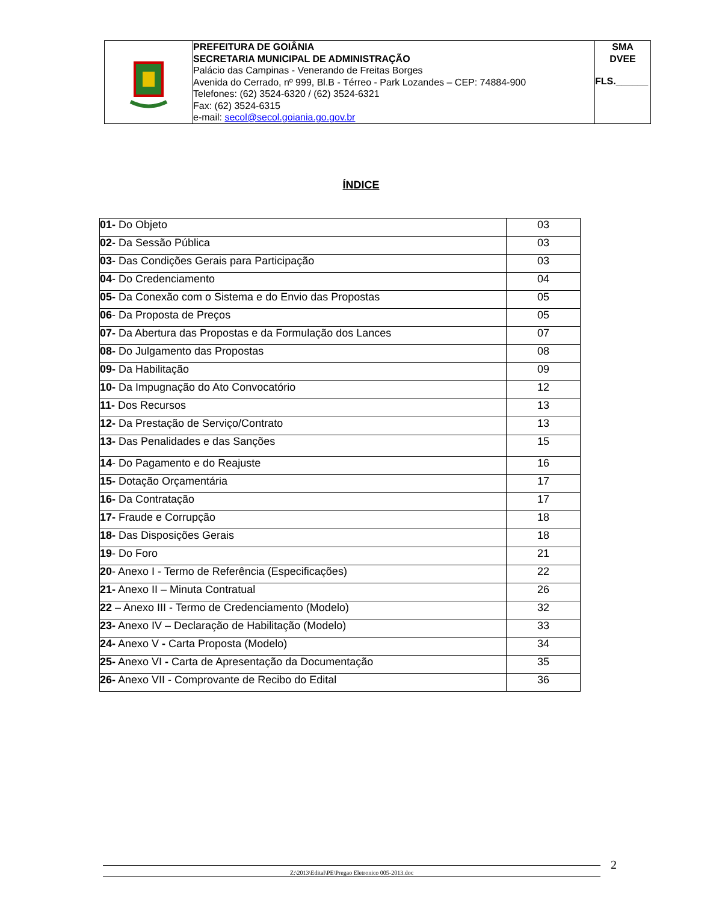| | PREFEITURA DE GOIÂNIA SECRETARIA MUNICIPAL DE ADMINISTRAÇÃO Palácio das Campinas - Venerando de Freitas Borges Avenida do Cerrado, nº 999, Bl.B - Térreo - Park Lozandes – CEP: 74884-900 Telefones: (62) 3524-6320 / (62) 3524-6321 Fax: (62) 3524-6315 e-mail: secol@secol.goiania.go.gov.br | SMA DVEE FLS.______ |
ÍNDICE
| 01- Do Objeto | 03 |
| 02 - Da Sessão Pública | 03 |
| 03 - Das Condições Gerais para Participação | 03 |
| 04 - Do Credenciamento | 04 |
| 05- Da Conexão com o Sistema e do Envio das Propostas | 05 |
| 06 - Da Proposta de Preços | 05 |
| 07- Da Abertura das Propostas e da Formulação dos Lances | 07 |
| 08- Do Julgamento das Propostas | 08 |
| 09- Da Habilitação | 09 |
| 10- Da Impugnação do Ato Convocatório | 12 |
| 11- Dos Recursos | 13 |
| 12- Da Prestação de Serviço/Contrato | 13 |
| 13- Das Penalidades e das Sanções | 15 |
| 14 - Do Pagamento e do Reajuste | 16 |
| 15- Dotação Orçamentária | 17 |
| 16- Da Contratação | 17 |
| 17- Fraude e Corrupção | 18 |
| 18- Das Disposições Gerais | 18 |
| 19 - Do Foro | 21 |
| 20 - Anexo I - Termo de Referência (Especificações) | 22 |
| 21- Anexo II – Minuta Contratual | 26 |
| 22 – Anexo III - Termo de Credenciamento (Modelo) | 32 |
| 23- Anexo IV – Declaração de Habilitação (Modelo) | 33 |
| 24- Anexo V - Carta Proposta (Modelo) | 34 |
| 25- Anexo VI - Carta de Apresentação da Documentação | 35 |
| 26- Anexo VII - Comprovante de Recibo do Edital | 36 |
Z:\2013\Edital\PE\Pregao Eletronico 005-2013.doc 2